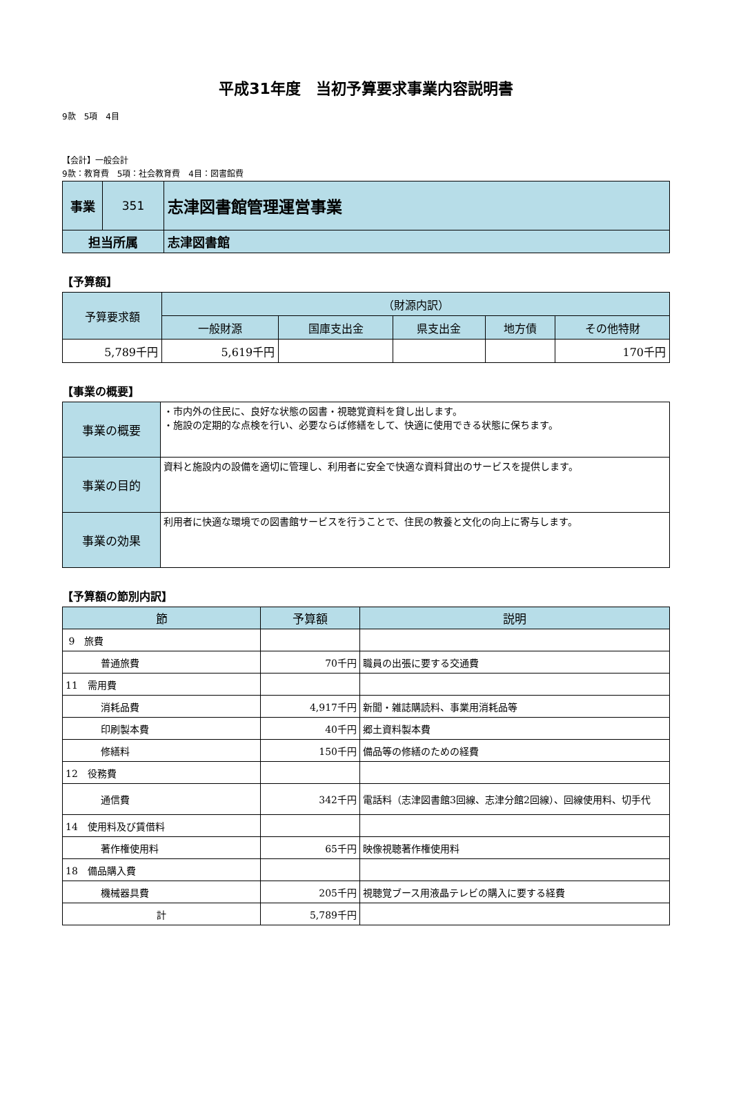平成31年度　当初予算要求事業内容説明書
9款　5項　4目
【会計】一般会計
9款：教育費　5項：社会教育費　4目：図書館費
| 事業 | 351 | 志津図書館管理運営事業 |
| 担当所属 | | 志津図書館 |
【予算額】
| 予算要求額 | （財源内訳） | | | | |
| --- | --- | --- | --- | --- | --- |
| | 一般財源 | 国庫支出金 | 県支出金 | 地方債 | その他特財 |
| 5,789千円 | 5,619千円 | | | | 170千円 |
【事業の概要】
| 事業の概要 | ・市内外の住民に、良好な状態の図書・視聴覚資料を貸し出します。 ・施設の定期的な点検を行い、必要ならば修繕をして、快適に使用できる状態に保ちます。 |
| 事業の目的 | 資料と施設内の設備を適切に管理し、利用者に安全で快適な資料貸出のサービスを提供します。 |
| 事業の効果 | 利用者に快適な環境での図書館サービスを行うことで、住民の教養と文化の向上に寄与します。 |
【予算額の節別内訳】
| 節 | 予算額 | 説明 |
| --- | --- | --- |
| 9 旅費 | | |
| 普通旅費 | 70千円 | 職員の出張に要する交通費 |
| 11 需用費 | | |
| 消耗品費 | 4,917千円 | 新聞・雑誌購読料、事業用消耗品等 |
| 印刷製本費 | 40千円 | 郷土資料製本費 |
| 修繕料 | 150千円 | 備品等の修繕のための経費 |
| 12 役務費 | | |
| 通信費 | 342千円 | 電話料（志津図書館3回線、志津分館2回線）、回線使用料、切手代 |
| 14 使用料及び賃借料 | | |
| 著作権使用料 | 65千円 | 映像視聴著作権使用料 |
| 18 備品購入費 | | |
| 機械器具費 | 205千円 | 視聴覚ブース用液晶テレビの購入に要する経費 |
| 計 | 5,789千円 | |